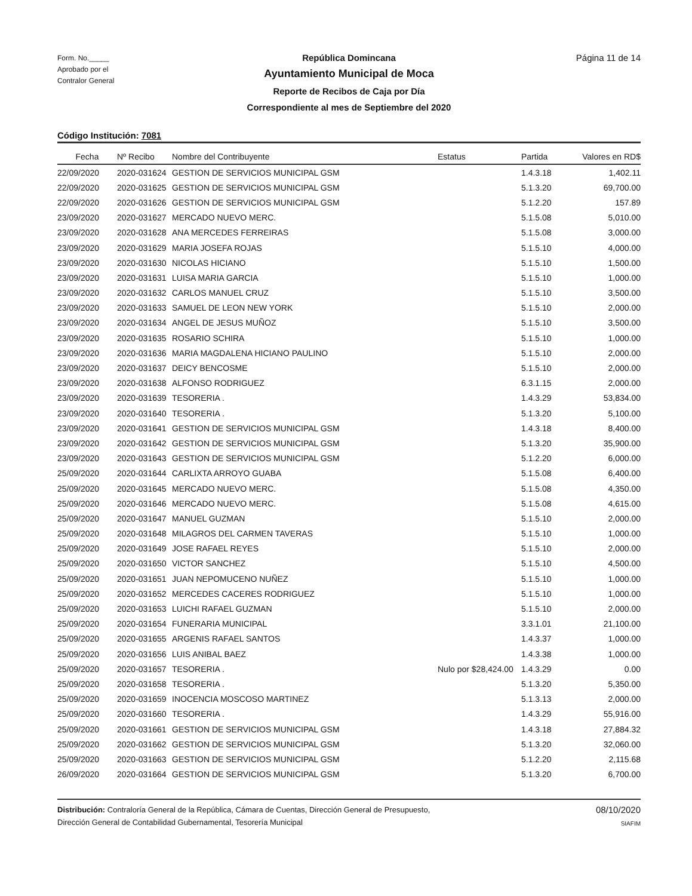Form. No._____
Aprobado por el
Contralor General
República Domincana
Ayuntamiento Municipal de Moca
Reporte de Recibos de Caja por Día
Correspondiente al mes de Septiembre del 2020
Página 11 de 14
Código Institución: 7081
| Fecha | Nº Recibo | Nombre del Contribuyente | Estatus | Partida | Valores en RD$ |
| --- | --- | --- | --- | --- | --- |
| 22/09/2020 | 2020-031624 | GESTION DE SERVICIOS MUNICIPAL GSM | | 1.4.3.18 | 1,402.11 |
| 22/09/2020 | 2020-031625 | GESTION DE SERVICIOS MUNICIPAL GSM | | 5.1.3.20 | 69,700.00 |
| 22/09/2020 | 2020-031626 | GESTION DE SERVICIOS MUNICIPAL GSM | | 5.1.2.20 | 157.89 |
| 23/09/2020 | 2020-031627 | MERCADO NUEVO MERC. | | 5.1.5.08 | 5,010.00 |
| 23/09/2020 | 2020-031628 | ANA MERCEDES FERREIRAS | | 5.1.5.08 | 3,000.00 |
| 23/09/2020 | 2020-031629 | MARIA JOSEFA ROJAS | | 5.1.5.10 | 4,000.00 |
| 23/09/2020 | 2020-031630 | NICOLAS HICIANO | | 5.1.5.10 | 1,500.00 |
| 23/09/2020 | 2020-031631 | LUISA MARIA GARCIA | | 5.1.5.10 | 1,000.00 |
| 23/09/2020 | 2020-031632 | CARLOS MANUEL CRUZ | | 5.1.5.10 | 3,500.00 |
| 23/09/2020 | 2020-031633 | SAMUEL DE LEON NEW YORK | | 5.1.5.10 | 2,000.00 |
| 23/09/2020 | 2020-031634 | ANGEL DE JESUS MUÑOZ | | 5.1.5.10 | 3,500.00 |
| 23/09/2020 | 2020-031635 | ROSARIO SCHIRA | | 5.1.5.10 | 1,000.00 |
| 23/09/2020 | 2020-031636 | MARIA MAGDALENA HICIANO PAULINO | | 5.1.5.10 | 2,000.00 |
| 23/09/2020 | 2020-031637 | DEICY BENCOSME | | 5.1.5.10 | 2,000.00 |
| 23/09/2020 | 2020-031638 | ALFONSO RODRIGUEZ | | 6.3.1.15 | 2,000.00 |
| 23/09/2020 | 2020-031639 | TESORERIA . | | 1.4.3.29 | 53,834.00 |
| 23/09/2020 | 2020-031640 | TESORERIA . | | 5.1.3.20 | 5,100.00 |
| 23/09/2020 | 2020-031641 | GESTION DE SERVICIOS MUNICIPAL GSM | | 1.4.3.18 | 8,400.00 |
| 23/09/2020 | 2020-031642 | GESTION DE SERVICIOS MUNICIPAL GSM | | 5.1.3.20 | 35,900.00 |
| 23/09/2020 | 2020-031643 | GESTION DE SERVICIOS MUNICIPAL GSM | | 5.1.2.20 | 6,000.00 |
| 25/09/2020 | 2020-031644 | CARLIXTA ARROYO GUABA | | 5.1.5.08 | 6,400.00 |
| 25/09/2020 | 2020-031645 | MERCADO NUEVO MERC. | | 5.1.5.08 | 4,350.00 |
| 25/09/2020 | 2020-031646 | MERCADO NUEVO MERC. | | 5.1.5.08 | 4,615.00 |
| 25/09/2020 | 2020-031647 | MANUEL GUZMAN | | 5.1.5.10 | 2,000.00 |
| 25/09/2020 | 2020-031648 | MILAGROS DEL CARMEN TAVERAS | | 5.1.5.10 | 1,000.00 |
| 25/09/2020 | 2020-031649 | JOSE RAFAEL REYES | | 5.1.5.10 | 2,000.00 |
| 25/09/2020 | 2020-031650 | VICTOR SANCHEZ | | 5.1.5.10 | 4,500.00 |
| 25/09/2020 | 2020-031651 | JUAN NEPOMUCENO NUÑEZ | | 5.1.5.10 | 1,000.00 |
| 25/09/2020 | 2020-031652 | MERCEDES CACERES RODRIGUEZ | | 5.1.5.10 | 1,000.00 |
| 25/09/2020 | 2020-031653 | LUICHI RAFAEL GUZMAN | | 5.1.5.10 | 2,000.00 |
| 25/09/2020 | 2020-031654 | FUNERARIA MUNICIPAL | | 3.3.1.01 | 21,100.00 |
| 25/09/2020 | 2020-031655 | ARGENIS RAFAEL SANTOS | | 1.4.3.37 | 1,000.00 |
| 25/09/2020 | 2020-031656 | LUIS ANIBAL BAEZ | | 1.4.3.38 | 1,000.00 |
| 25/09/2020 | 2020-031657 | TESORERIA . | Nulo por $28,424.00 | 1.4.3.29 | 0.00 |
| 25/09/2020 | 2020-031658 | TESORERIA . | | 5.1.3.20 | 5,350.00 |
| 25/09/2020 | 2020-031659 | INOCENCIA MOSCOSO MARTINEZ | | 5.1.3.13 | 2,000.00 |
| 25/09/2020 | 2020-031660 | TESORERIA . | | 1.4.3.29 | 55,916.00 |
| 25/09/2020 | 2020-031661 | GESTION DE SERVICIOS MUNICIPAL GSM | | 1.4.3.18 | 27,884.32 |
| 25/09/2020 | 2020-031662 | GESTION DE SERVICIOS MUNICIPAL GSM | | 5.1.3.20 | 32,060.00 |
| 25/09/2020 | 2020-031663 | GESTION DE SERVICIOS MUNICIPAL GSM | | 5.1.2.20 | 2,115.68 |
| 26/09/2020 | 2020-031664 | GESTION DE SERVICIOS MUNICIPAL GSM | | 5.1.3.20 | 6,700.00 |
Distribución: Contraloría General de la República, Cámara de Cuentas, Dirección General de Presupuesto,
Dirección General de Contabilidad Gubernamental, Tesorería Municipal
08/10/2020
SIAFIM